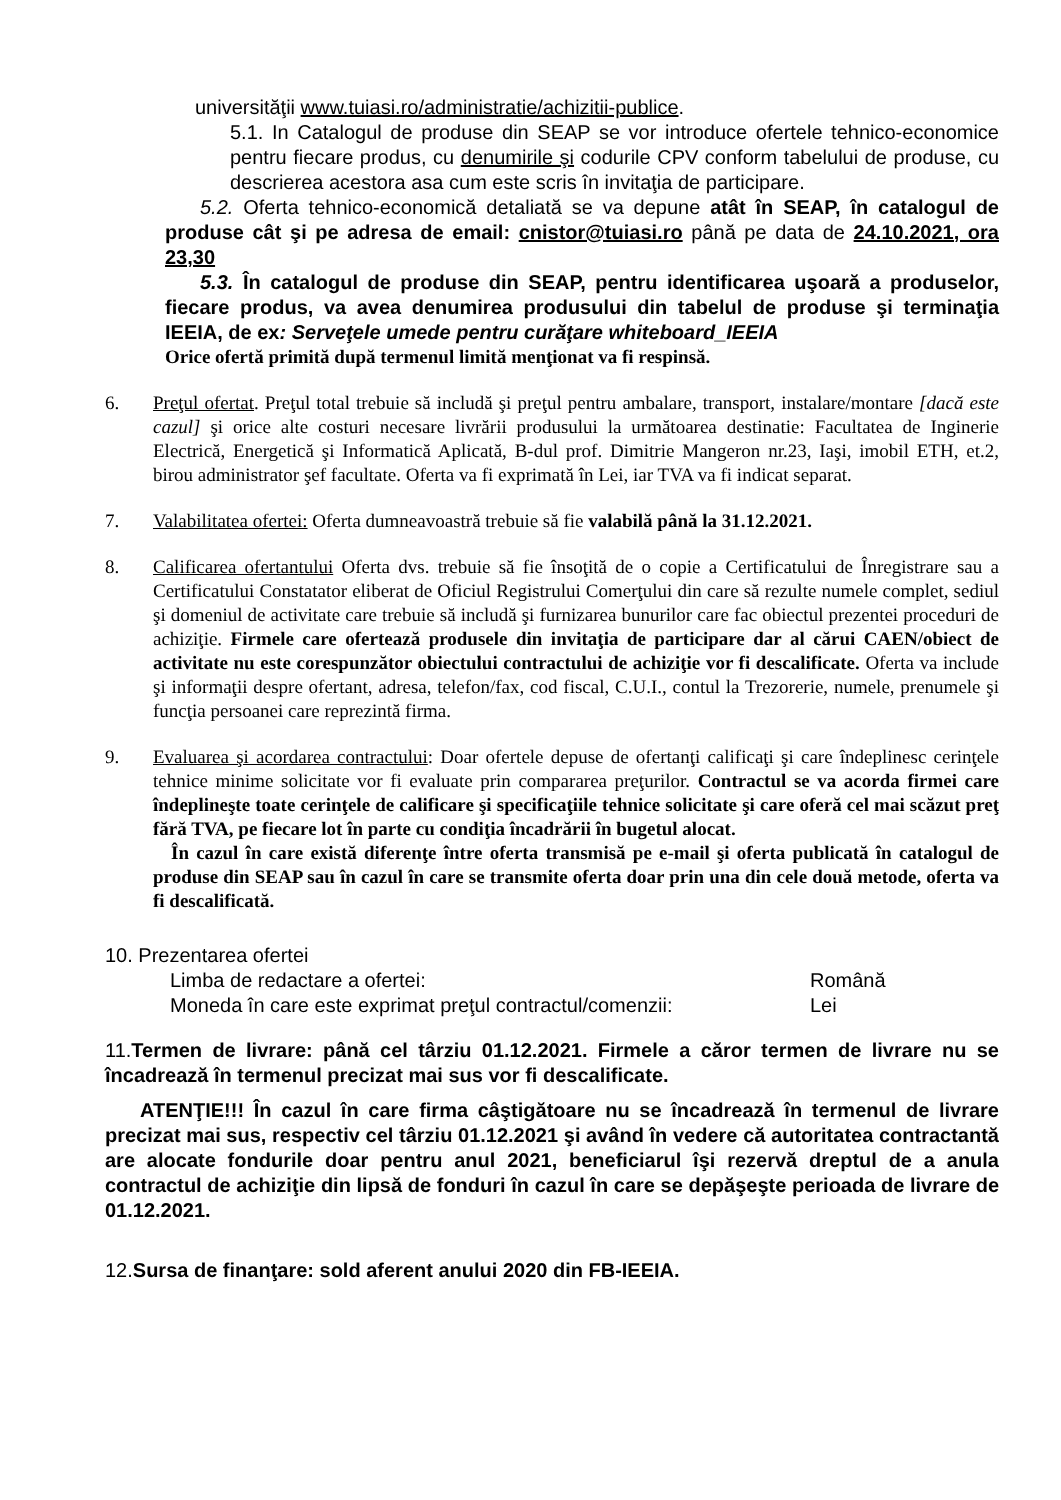universităţii www.tuiasi.ro/administratie/achizitii-publice.
5.1. In Catalogul de produse din SEAP se vor introduce ofertele tehnico-economice pentru fiecare produs, cu denumirile şi codurile CPV conform tabelului de produse, cu descrierea acestora asa cum este scris în invitaţia de participare.
5.2. Oferta tehnico-economică detaliată se va depune atât în SEAP, în catalogul de produse cât şi pe adresa de email: cnistor@tuiasi.ro până pe data de 24.10.2021, ora 23,30
5.3. În catalogul de produse din SEAP, pentru identificarea uşoară a produselor, fiecare produs, va avea denumirea produsului din tabelul de produse şi terminaţia IEEIA, de ex: Serveţele umede pentru curăţare whiteboard_IEEIA
Orice ofertă primită după termenul limită menţionat va fi respinsă.
6. Preţul ofertat. Preţul total trebuie să includă şi preţul pentru ambalare, transport, instalare/montare [dacă este cazul] şi orice alte costuri necesare livrării produsului la următoarea destinatie: Facultatea de Inginerie Electrică, Energetică şi Informatică Aplicată, B-dul prof. Dimitrie Mangeron nr.23, Iaşi, imobil ETH, et.2, birou administrator şef facultate. Oferta va fi exprimată în Lei, iar TVA va fi indicat separat.
7. Valabilitatea ofertei: Oferta dumneavoastră trebuie să fie valabilă până la 31.12.2021.
8. Calificarea ofertantului Oferta dvs. trebuie să fie însoţită de o copie a Certificatului de Înregistrare sau a Certificatului Constatator eliberat de Oficiul Registrului Comerţului din care să rezulte numele complet, sediul şi domeniul de activitate care trebuie să includă şi furnizarea bunurilor care fac obiectul prezentei proceduri de achiziţie. Firmele care ofertează produsele din invitaţia de participare dar al cărui CAEN/obiect de activitate nu este corespunzător obiectului contractului de achiziţie vor fi descalificate. Oferta va include şi informaţii despre ofertant, adresa, telefon/fax, cod fiscal, C.U.I., contul la Trezorerie, numele, prenumele şi funcţia persoanei care reprezintă firma.
9. Evaluarea şi acordarea contractului: Doar ofertele depuse de ofertanţi calificaţi şi care îndeplinesc cerinţele tehnice minime solicitate vor fi evaluate prin compararea preţurilor. Contractul se va acorda firmei care îndeplineşte toate cerinţele de calificare şi specificaţiile tehnice solicitate şi care oferă cel mai scăzut preţ fără TVA, pe fiecare lot în parte cu condiţia încadrării în bugetul alocat.
În cazul în care există diferenţe între oferta transmisă pe e-mail şi oferta publicată în catalogul de produse din SEAP sau în cazul în care se transmite oferta doar prin una din cele două metode, oferta va fi descalificată.
10. Prezentarea ofertei
Limba de redactare a ofertei: Română
Moneda în care este exprimat preţul contractul/comenzii: Lei
11.Termen de livrare: până cel târziu 01.12.2021. Firmele a căror termen de livrare nu se încadrează în termenul precizat mai sus vor fi descalificate.
ATENŢIE!!! În cazul în care firma câştigătoare nu se încadrează în termenul de livrare precizat mai sus, respectiv cel târziu 01.12.2021 şi având în vedere că autoritatea contractantă are alocate fondurile doar pentru anul 2021, beneficiarul îşi rezervă dreptul de a anula contractul de achiziţie din lipsă de fonduri în cazul în care se depăşeşte perioada de livrare de 01.12.2021.
12.Sursa de finanţare: sold aferent anului 2020 din FB-IEEIA.